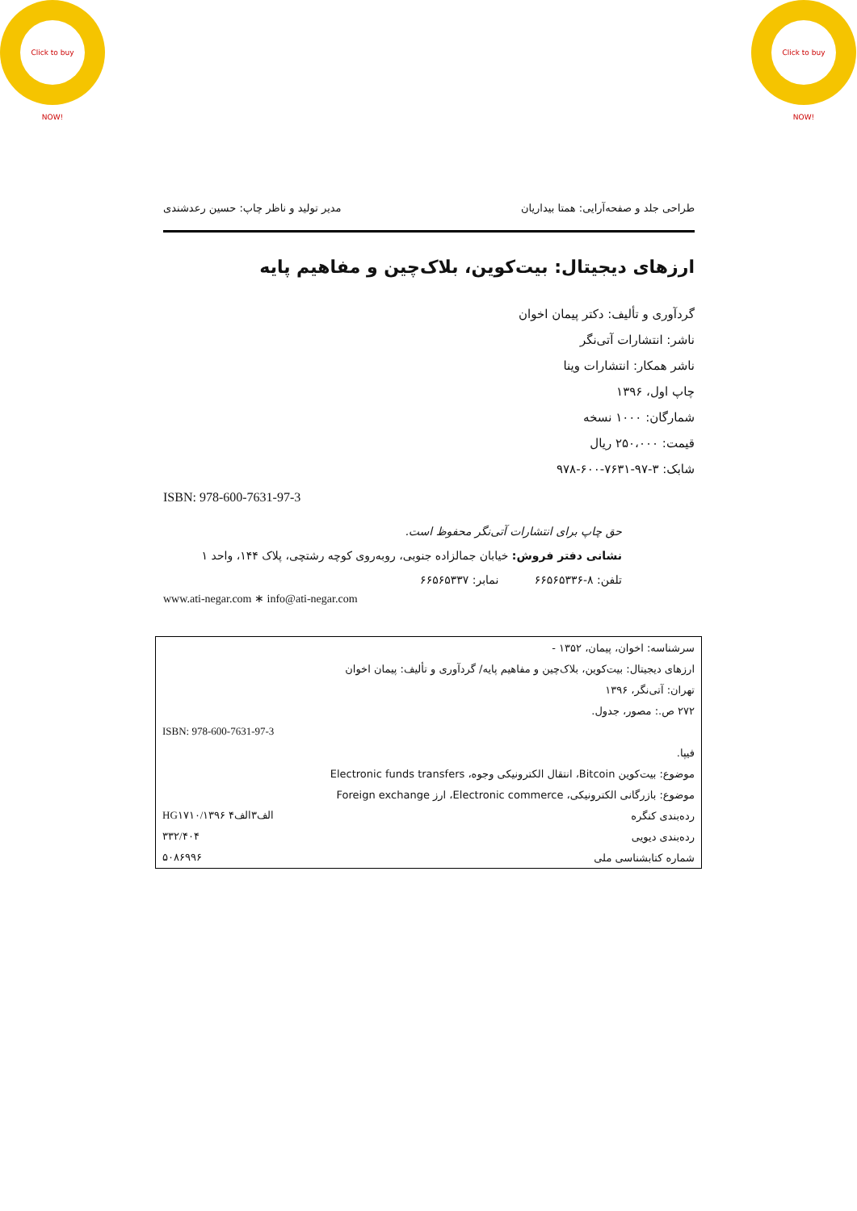Click to buy NOW!
Click to buy NOW!
طراحی جلد و صفحه‌آرایی: همتا بیداریان مدیر تولید و ناظر چاپ: حسین رعدشندی
ارزهای دیجیتال: بیت‌کوین، بلاک‌چین و مفاهیم پایه
گردآوری و تألیف: دکتر پیمان اخوان
ناشر: انتشارات آتی‌نگر
ناشر همکار: انتشارات وینا
چاپ اول، ۱۳۹۶
شمارگان: ۱۰۰۰ نسخه
قیمت: ۲۵۰،۰۰۰ ریال
شابک: ۳-۹۷-۷۶۳۱-۶۰۰-۹۷۸
ISBN: 978-600-7631-97-3
حق چاپ برای انتشارات آتی‌نگر محفوظ است.
نشانی دفتر فروش: خیابان جمالزاده جنوبی، روبه‌روی کوچه رشتچی، پلاک ۱۴۴، واحد ۱
تلفن: ۸-۶۶۵۶۵۳۳۶ نمابر: ۶۶۵۶۵۳۳۷
www.ati-negar.com ∗ info@ati-negar.com
| | سرشناسه: اخوان، پیمان، ۱۳۵۲ - |
| | ارزهای دیجیتال: بیت‌کوین، بلاک‌چین و مفاهیم پایه/ گردآوری و تألیف: پیمان اخوان |
| | تهران: آتی‌نگر، ۱۳۹۶ |
| | ۲۷۲ ص.: مصور، جدول. |
| ISBN: 978-600-7631-97-3 | |
| | فیپا. |
| | موضوع: بیت‌کوین Bitcoin، انتقال الکترونیکی وجوه، Electronic funds transfers |
| | موضوع: بازرگانی الکترونیکی، Electronic commerce، ارز Foreign exchange |
| HG۱۷۱۰/الف۳الف۴ ۱۳۹۶ | رده‌بندی کنگره |
| ۳۳۲/۴۰۴ | رده‌بندی دیویی |
| ۵۰۸۶۹۹۶ | شماره کتابشناسی ملی |